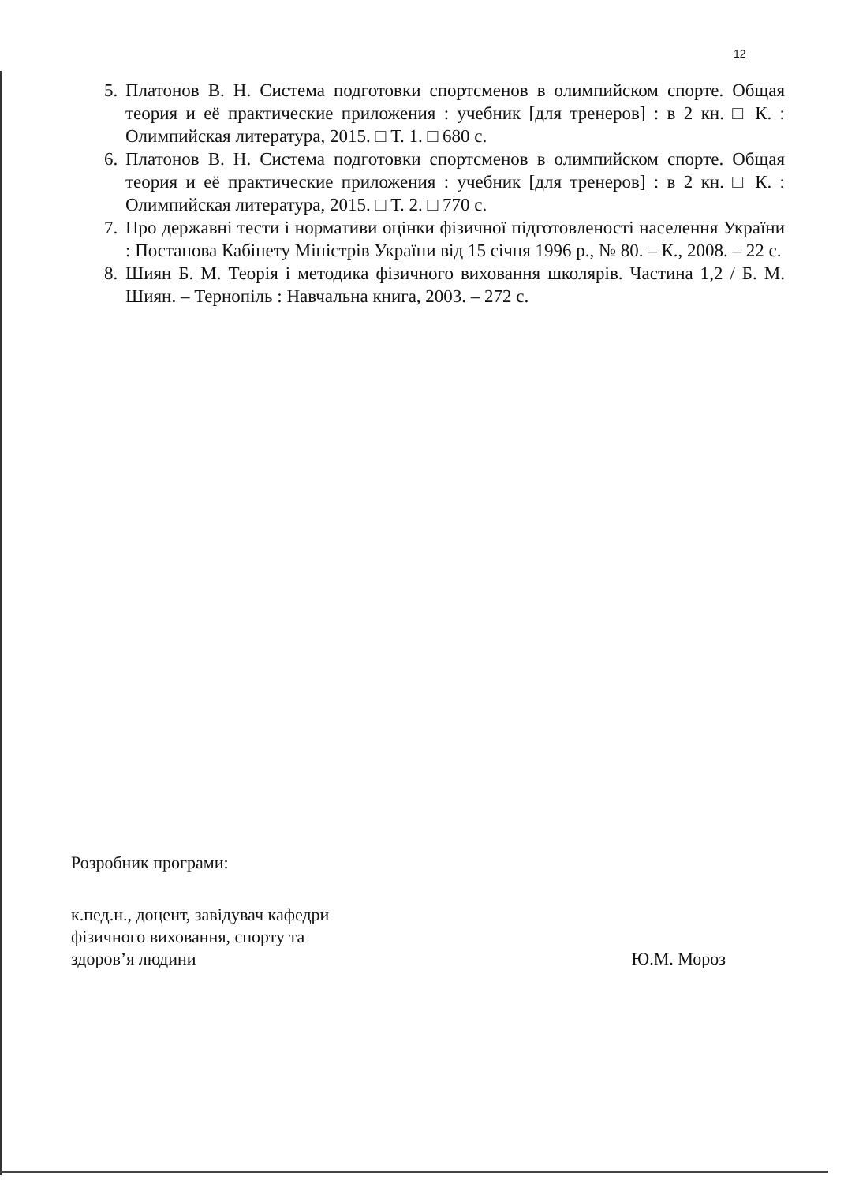12
5. Платонов В. Н. Система подготовки спортсменов в олимпийском спорте. Общая теория и её практические приложения : учебник [для тренеров] : в 2 кн. □ К. : Олимпийская литература, 2015. □ Т. 1. □ 680 с.
6. Платонов В. Н. Система подготовки спортсменов в олимпийском спорте. Общая теория и её практические приложения : учебник [для тренеров] : в 2 кн. □ К. : Олимпийская литература, 2015. □ Т. 2. □ 770 с.
7. Про державні тести і нормативи оцінки фізичної підготовленості населення України : Постанова Кабінету Міністрів України від 15 січня 1996 р., № 80. – К., 2008. – 22 с.
8. Шиян Б. М. Теорія і методика фізичного виховання школярів. Частина 1,2 / Б. М. Шиян. – Тернопіль : Навчальна книга, 2003. – 272 с.
Розробник програми:
к.пед.н., доцент, завідувач кафедри
фізичного виховання, спорту та
здоров’я людини
Ю.М. Мороз